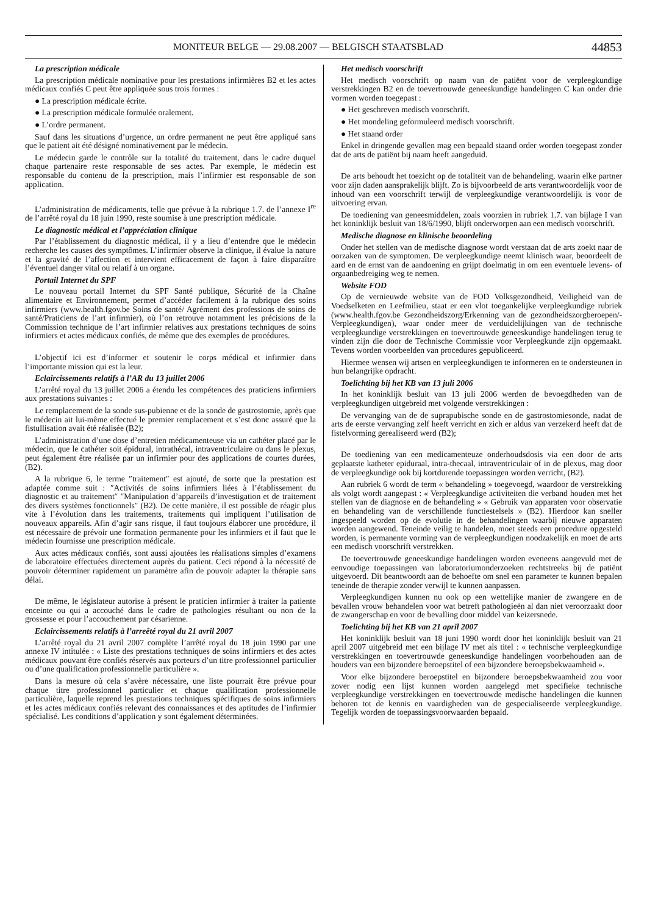MONITEUR BELGE — 29.08.2007 — BELGISCH STAATSBLAD 44853
La prescription médicale
La prescription médicale nominative pour les prestations infirmières B2 et les actes médicaux confiés C peut être appliquée sous trois formes :
● La prescription médicale écrite.
● La prescription médicale formulée oralement.
● L’ordre permanent.
Sauf dans les situations d’urgence, un ordre permanent ne peut être appliqué sans que le patient ait été désigné nominativement par le médecin.
Le médecin garde le contrôle sur la totalité du traitement, dans le cadre duquel chaque partenaire reste responsable de ses actes. Par exemple, le médecin est responsable du contenu de la prescription, mais l’infirmier est responsable de son application.
L’administration de médicaments, telle que prévue à la rubrique 1.7. de l’annexe I<sup>re</sup> de l’arrêté royal du 18 juin 1990, reste soumise à une prescription médicale.
Le diagnostic médical et l’appréciation clinique
Par l’établissement du diagnostic médical, il y a lieu d’entendre que le médecin recherche les causes des symptômes. L’infirmier observe la clinique, il évalue la nature et la gravité de l’affection et intervient efficacement de façon à faire disparaître l’éventuel danger vital ou relatif à un organe.
Portail Internet du SPF
Le nouveau portail Internet du SPF Santé publique, Sécurité de la Chaîne alimentaire et Environnement, permet d’accéder facilement à la rubrique des soins infirmiers (www.health.fgov.be Soins de santé/ Agrément des professions de soins de santé/Praticiens de l’art infirmier), où l’on retrouve notamment les précisions de la Commission technique de l’art infirmier relatives aux prestations techniques de soins infirmiers et actes médicaux confiés, de même que des exemples de procédures.
L’objectif ici est d’informer et soutenir le corps médical et infirmier dans l’importante mission qui est la leur.
Eclaircissements relatifs à l’AR du 13 juillet 2006
L’arrêté royal du 13 juillet 2006 a étendu les compétences des praticiens infirmiers aux prestations suivantes :
Le remplacement de la sonde sus-pubienne et de la sonde de gastrostomie, après que le médecin ait lui-même effectué le premier remplacement et s’est donc assuré que la fistullisation avait été réalisée (B2);
L’administration d’une dose d’entretien médicamenteuse via un cathéter placé par le médecin, que le cathéter soit épidural, intrathécal, intraventriculaire ou dans le plexus, peut également être réalisée par un infirmier pour des applications de courtes durées, (B2).
A la rubrique 6, le terme ″traitement″ est ajouté, de sorte que la prestation est adaptée comme suit : ″Activités de soins infirmiers liées à l’établissement du diagnostic et au traitement″ ″Manipulation d’appareils d’investigation et de traitement des divers systèmes fonctionnels″ (B2). De cette manière, il est possible de réagir plus vite à l’évolution dans les traitements, traitements qui impliquent l’utilisation de nouveaux appareils. Afin d’agir sans risque, il faut toujours élaborer une procédure, il est nécessaire de prévoir une formation permanente pour les infirmiers et il faut que le médecin fournisse une prescription médicale.
Aux actes médicaux confiés, sont aussi ajoutées les réalisations simples d’examens de laboratoire effectuées directement auprès du patient. Ceci répond à la nécessité de pouvoir déterminer rapidement un paramètre afin de pouvoir adapter la thérapie sans délai.
De même, le législateur autorise à présent le praticien infirmier à traiter la patiente enceinte ou qui a accouché dans le cadre de pathologies résultant ou non de la grossesse et pour l’accouchement par césarienne.
Eclaircissements relatifs à l’arreêté royal du 21 avril 2007
L’arrêté royal du 21 avril 2007 complète l’arrêté royal du 18 juin 1990 par une annexe IV intitulée : « Liste des prestations techniques de soins infirmiers et des actes médicaux pouvant être confiés réservés aux porteurs d’un titre professionnel particulier ou d’une qualification professionnelle particulière ».
Dans la mesure où cela s’avère nécessaire, une liste pourrait être prévue pour chaque titre professionnel particulier et chaque qualification professionnelle particulière, laquelle reprend les prestations techniques spécifiques de soins infirmiers et les actes médicaux confiés relevant des connaissances et des aptitudes de l’infirmier spécialisé. Les conditions d’application y sont également déterminées.
Het medisch voorschrift
Het medisch voorschrift op naam van de patiënt voor de verpleegkundige verstrekkingen B2 en de toevertrouwde geneeskundige handelingen C kan onder drie vormen worden toegepast :
● Het geschreven medisch voorschrift.
● Het mondeling geformuleerd medisch voorschrift.
● Het staand order
Enkel in dringende gevallen mag een bepaald staand order worden toegepast zonder dat de arts de patiënt bij naam heeft aangeduid.
De arts behoudt het toezicht op de totaliteit van de behandeling, waarin elke partner voor zijn daden aansprakelijk blijft. Zo is bijvoorbeeld de arts verantwoordelijk voor de inhoud van een voorschrift terwijl de verpleegkundige verantwoordelijk is voor de uitvoering ervan.
De toediening van geneesmiddelen, zoals voorzien in rubriek 1.7. van bijlage I van het koninklijk besluit van 18/6/1990, blijft onderworpen aan een medisch voorschrift.
Medische diagnose en klinische beoordeling
Onder het stellen van de medische diagnose wordt verstaan dat de arts zoekt naar de oorzaken van de symptomen. De verpleegkundige neemt klinisch waar, beoordeelt de aard en de ernst van de aandoening en grijpt doelmatig in om een eventuele levens- of orgaanbedreiging weg te nemen.
Website FOD
Op de vernieuwde website van de FOD Volksgezondheid, Veiligheid van de Voedselketen en Leefmilieu, staat er een vlot toegankelijke verpleegkundige rubriek (www.health.fgov.be Gezondheidszorg/Erkenning van de gezondheidszorgberoepen/-Verpleegkundigen), waar onder meer de verduidelijkingen van de technische verpleegkundige verstrekkingen en toevertrouwde geneeskundige handelingen terug te vinden zijn die door de Technische Commissie voor Verpleegkunde zijn opgemaakt. Tevens worden voorbeelden van procedures gepubliceerd.
Hiermee wensen wij artsen en verpleegkundigen te informeren en te ondersteunen in hun belangrijke opdracht.
Toelichting bij het KB van 13 juli 2006
In het koninklijk besluit van 13 juli 2006 werden de bevoegdheden van de verpleegkundigen uitgebreid met volgende verstrekkingen :
De vervanging van de de suprapubische sonde en de gastrostomiesonde, nadat de arts de eerste vervanging zelf heeft verricht en zich er aldus van verzekerd heeft dat de fistelvorming gerealiseerd werd (B2);
De toediening van een medicamenteuze onderhoudsdosis via een door de arts geplaatste katheter epiduraal, intra-thecaal, intraventriculair of in de plexus, mag door de verpleegkundige ook bij kortdurende toepassingen worden verricht, (B2).
Aan rubriek 6 wordt de term « behandeling » toegevoegd, waardoor de verstrekking als volgt wordt aangepast : « Verpleegkundige activiteiten die verband houden met het stellen van de diagnose en de behandeling » « Gebruik van apparaten voor observatie en behandeling van de verschillende functiestelsels » (B2). Hierdoor kan sneller ingespeeld worden op de evolutie in de behandelingen waarbij nieuwe apparaten worden aangewend. Teneinde veilig te handelen, moet steeds een procedure opgesteld worden, is permanente vorming van de verpleegkundigen noodzakelijk en moet de arts een medisch voorschrift verstrekken.
De toevertrouwde geneeskundige handelingen worden eveneens aangevuld met de eenvoudige toepassingen van laboratoriumonderzoeken rechtstreeks bij de patiënt uitgevoerd. Dit beantwoordt aan de behoefte om snel een parameter te kunnen bepalen teneinde de therapie zonder verwijl te kunnen aanpassen.
Verpleegkundigen kunnen nu ook op een wettelijke manier de zwangere en de bevallen vrouw behandelen voor wat betreft pathologieën al dan niet veroorzaakt door de zwangerschap en voor de bevalling door middel van keizersnede.
Toelichting bij het KB van 21 april 2007
Het koninklijk besluit van 18 juni 1990 wordt door het koninklijk besluit van 21 april 2007 uitgebreid met een bijlage IV met als titel : « technische verpleegkundige verstrekkingen en toevertrouwde geneeskundige handelingen voorbehouden aan de houders van een bijzondere beroepstitel of een bijzondere beroepsbekwaamheid ».
Voor elke bijzondere beroepstitel en bijzondere beroepsbekwaamheid zou voor zover nodig een lijst kunnen worden aangelegd met specifieke technische verpleegkundige verstrekkingen en toevertrouwde medische handelingen die kunnen behoren tot de kennis en vaardigheden van de gespecialiseerde verpleegkundige. Tegelijk worden de toepassingsvoorwaarden bepaald.